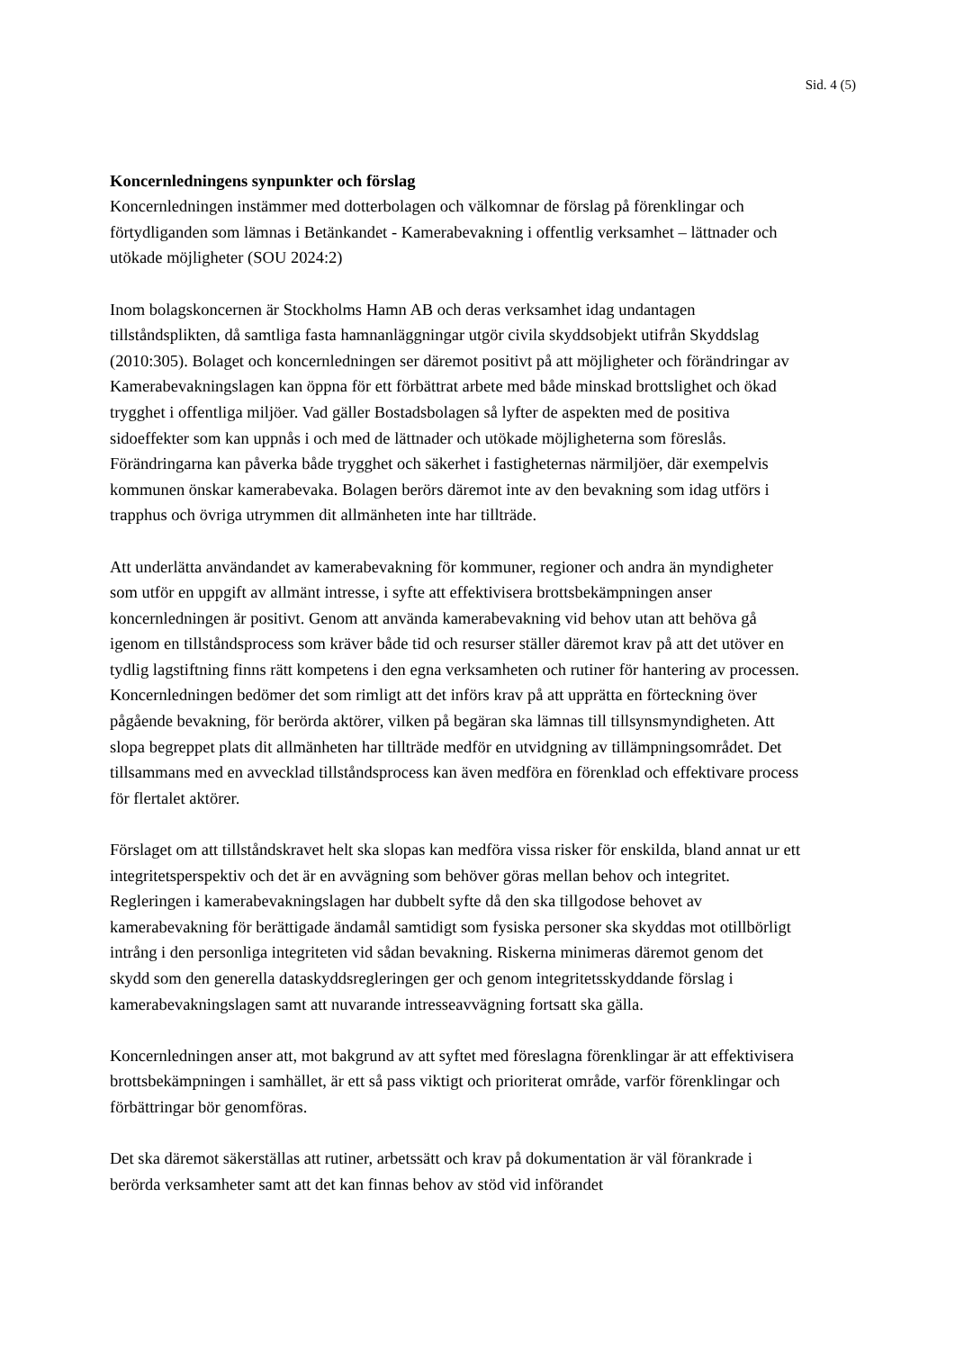Sid. 4 (5)
Koncernledningens synpunkter och förslag
Koncernledningen instämmer med dotterbolagen och välkomnar de förslag på förenklingar och förtydliganden som lämnas i Betänkandet - Kamerabevakning i offentlig verksamhet – lättnader och utökade möjligheter (SOU 2024:2)
Inom bolagskoncernen är Stockholms Hamn AB och deras verksamhet idag undantagen tillståndsplikten, då samtliga fasta hamnanläggningar utgör civila skyddsobjekt utifrån Skyddslag (2010:305). Bolaget och koncernledningen ser däremot positivt på att möjligheter och förändringar av Kamerabevakningslagen kan öppna för ett förbättrat arbete med både minskad brottslighet och ökad trygghet i offentliga miljöer. Vad gäller Bostadsbolagen så lyfter de aspekten med de positiva sidoeffekter som kan uppnås i och med de lättnader och utökade möjligheterna som föreslås. Förändringarna kan påverka både trygghet och säkerhet i fastigheternas närmiljöer, där exempelvis kommunen önskar kamerabevaka. Bolagen berörs däremot inte av den bevakning som idag utförs i trapphus och övriga utrymmen dit allmänheten inte har tillträde.
Att underlätta användandet av kamerabevakning för kommuner, regioner och andra än myndigheter som utför en uppgift av allmänt intresse, i syfte att effektivisera brottsbekämpningen anser koncernledningen är positivt. Genom att använda kamerabevakning vid behov utan att behöva gå igenom en tillståndsprocess som kräver både tid och resurser ställer däremot krav på att det utöver en tydlig lagstiftning finns rätt kompetens i den egna verksamheten och rutiner för hantering av processen. Koncernledningen bedömer det som rimligt att det införs krav på att upprätta en förteckning över pågående bevakning, för berörda aktörer, vilken på begäran ska lämnas till tillsynsmyndigheten. Att slopa begreppet plats dit allmänheten har tillträde medför en utvidgning av tillämpningsområdet. Det tillsammans med en avvecklad tillståndsprocess kan även medföra en förenklad och effektivare process för flertalet aktörer.
Förslaget om att tillståndskravet helt ska slopas kan medföra vissa risker för enskilda, bland annat ur ett integritetsperspektiv och det är en avvägning som behöver göras mellan behov och integritet. Regleringen i kamerabevakningslagen har dubbelt syfte då den ska tillgodose behovet av kamerabevakning för berättigade ändamål samtidigt som fysiska personer ska skyddas mot otillbörligt intrång i den personliga integriteten vid sådan bevakning. Riskerna minimeras däremot genom det skydd som den generella dataskyddsregleringen ger och genom integritetsskyddande förslag i kamerabevakningslagen samt att nuvarande intresseavvägning fortsatt ska gälla.
Koncernledningen anser att, mot bakgrund av att syftet med föreslagna förenklingar är att effektivisera brottsbekämpningen i samhället, är ett så pass viktigt och prioriterat område, varför förenklingar och förbättringar bör genomföras.
Det ska däremot säkerställas att rutiner, arbetssätt och krav på dokumentation är väl förankrade i berörda verksamheter samt att det kan finnas behov av stöd vid införandet